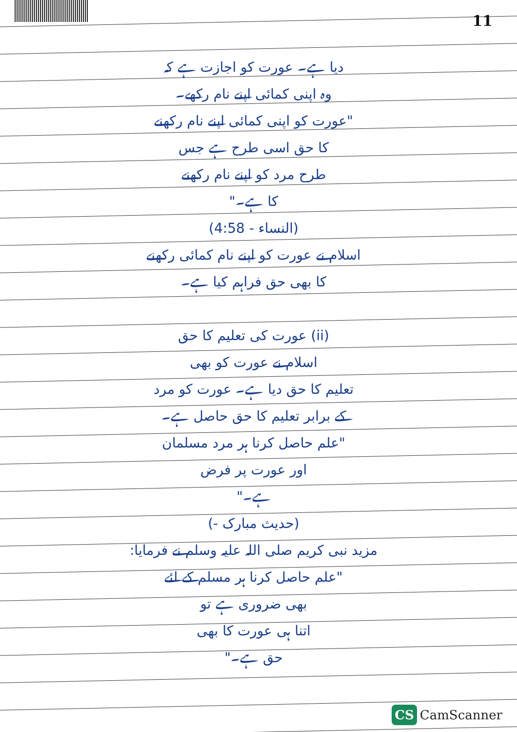11
دیا ہے۔ عورت کو اجازت ہے کہ
وہ اپنی کمائی اپنے نام رکھے۔
"عورت کو اپنی کمائی اپنے نام رکھنے
کا حق اسی طرح ہے جس
طرح مرد کو اپنے نام رکھنے
کا ہے۔"
(النساء - 4:58)
اسلام نے عورت کو اپنے نام کمائی رکھنے
کا بھی حق فراہم کیا ہے۔
(ii) عورت کی تعلیم کا حق
اسلام نے عورت کو بھی
تعلیم کا حق دیا ہے۔ عورت کو مرد
کے برابر تعلیم کا حق حاصل ہے۔
"علم حاصل کرنا ہر مرد مسلمان
اور عورت پر فرض
ہے۔"
(حدیث مبارک -)
مزید نبی کریم صلی اللہ علیہ وسلم نے فرمایا:
"علم حاصل کرنا ہر مسلم کے لئے
بھی ضروری ہے تو
اتنا ہی عورت کا بھی
حق ہے۔"
CS CamScanner